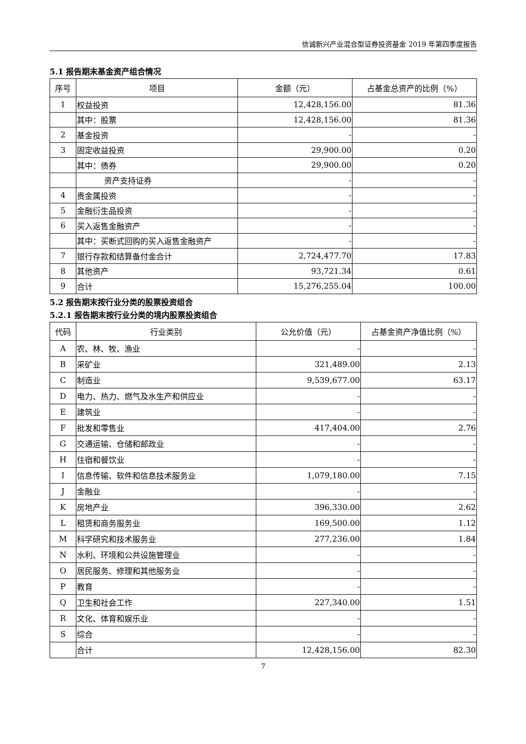信诚新兴产业混合型证券投资基金 2019 年第四季度报告
5.1 报告期末基金资产组合情况
| 序号 | 项目 | 金额（元） | 占基金总资产的比例（%） |
| --- | --- | --- | --- |
| 1 | 权益投资 | 12,428,156.00 | 81.36 |
| | 其中：股票 | 12,428,156.00 | 81.36 |
| 2 | 基金投资 | - | - |
| 3 | 固定收益投资 | 29,900.00 | 0.20 |
| | 其中：债券 | 29,900.00 | 0.20 |
| | 资产支持证券 | - | - |
| 4 | 贵金属投资 | - | - |
| 5 | 金融衍生品投资 | - | - |
| 6 | 买入返售金融资产 | - | - |
| | 其中：买断式回购的买入返售金融资产 | - | - |
| 7 | 银行存款和结算备付金合计 | 2,724,477.70 | 17.83 |
| 8 | 其他资产 | 93,721.34 | 0.61 |
| 9 | 合计 | 15,276,255.04 | 100.00 |
5.2 报告期末按行业分类的股票投资组合
5.2.1 报告期末按行业分类的境内股票投资组合
| 代码 | 行业类别 | 公允价值（元） | 占基金资产净值比例（%） |
| --- | --- | --- | --- |
| A | 农、林、牧、渔业 | - | - |
| B | 采矿业 | 321,489.00 | 2.13 |
| C | 制造业 | 9,539,677.00 | 63.17 |
| D | 电力、热力、燃气及水生产和供应业 | - | - |
| E | 建筑业 | - | - |
| F | 批发和零售业 | 417,404.00 | 2.76 |
| G | 交通运输、仓储和邮政业 | - | - |
| H | 住宿和餐饮业 | - | - |
| I | 信息传输、软件和信息技术服务业 | 1,079,180.00 | 7.15 |
| J | 金融业 | - | - |
| K | 房地产业 | 396,330.00 | 2.62 |
| L | 租赁和商务服务业 | 169,500.00 | 1.12 |
| M | 科学研究和技术服务业 | 277,236.00 | 1.84 |
| N | 水利、环境和公共设施管理业 | - | - |
| O | 居民服务、修理和其他服务业 | - | - |
| P | 教育 | - | - |
| Q | 卫生和社会工作 | 227,340.00 | 1.51 |
| R | 文化、体育和娱乐业 | - | - |
| S | 综合 | - | - |
| | 合计 | 12,428,156.00 | 82.30 |
7